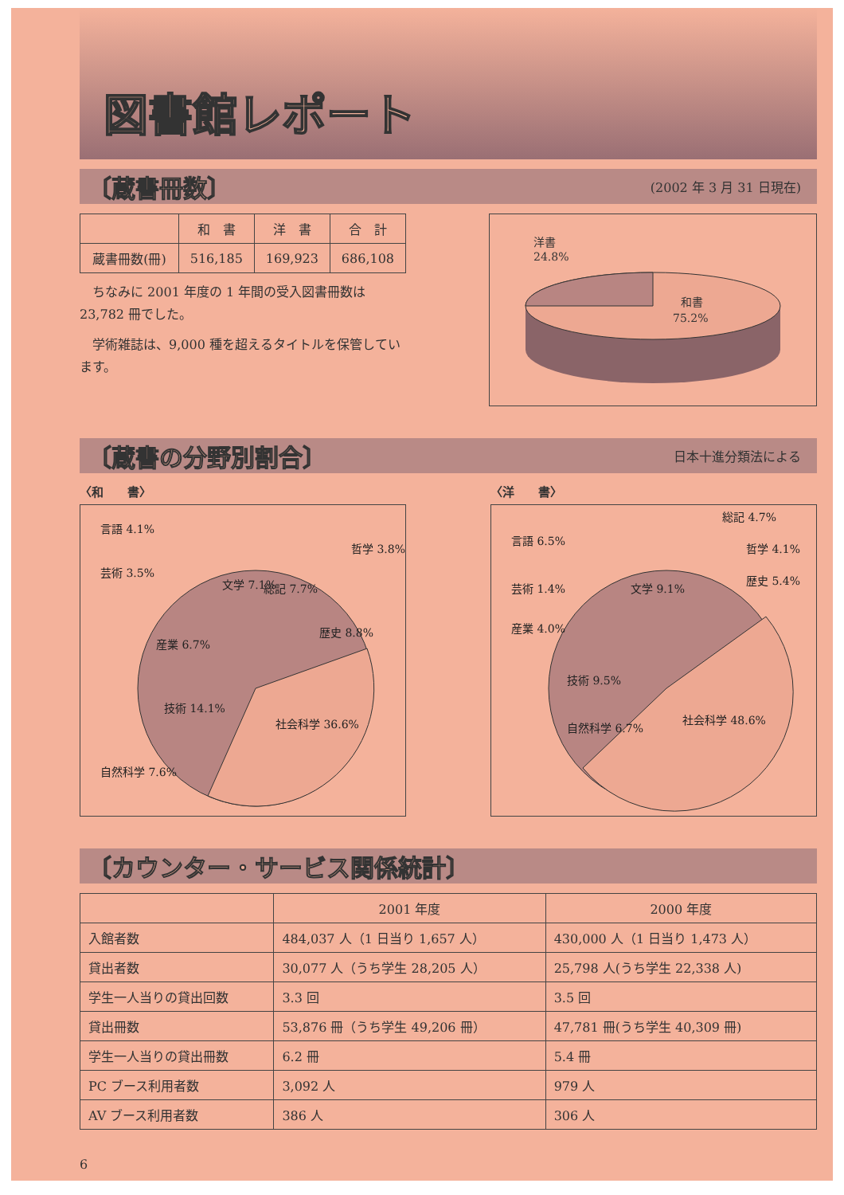図書館レポート
〔蔵書冊数〕
(2002 年 3 月 31 日現在)
| | 和 書 | 洋 書 | 合 計 |
| --- | --- | --- | --- |
| 蔵書冊数(冊) | 516,185 | 169,923 | 686,108 |
　ちなみに 2001 年度の 1 年間の受入図書冊数は 23,782 冊でした。
　学術雑誌は、9,000 種を超えるタイトルを保管しています。
洋書
24.8%
和書
75.2%
〔蔵書の分野別割合〕
日本十進分類法による
〈和　　書〉
言語 4.1%
芸術 3.5%
哲学 3.8%
文学 7.1%
総記 7.7%
歴史 8.8%
産業 6.7%
技術 14.1%
社会科学 36.6%
自然科学 7.6%
〈洋　　書〉
総記 4.7%
哲学 4.1%
歴史 5.4%
言語 6.5%
芸術 1.4%
産業 4.0%
文学 9.1%
技術 9.5%
自然科学 6.7%
社会科学 48.6%
〔カウンター・サービス関係統計〕
| | 2001 年度 | 2000 年度 |
| --- | --- | --- |
| 入館者数 | 484,037 人（1 日当り 1,657 人） | 430,000 人（1 日当り 1,473 人） |
| 貸出者数 | 30,077 人（うち学生 28,205 人） | 25,798 人(うち学生 22,338 人) |
| 学生一人当りの貸出回数 | 3.3 回 | 3.5 回 |
| 貸出冊数 | 53,876 冊（うち学生 49,206 冊） | 47,781 冊(うち学生 40,309 冊) |
| 学生一人当りの貸出冊数 | 6.2 冊 | 5.4 冊 |
| PC ブース利用者数 | 3,092 人 | 979 人 |
| AV ブース利用者数 | 386 人 | 306 人 |
6